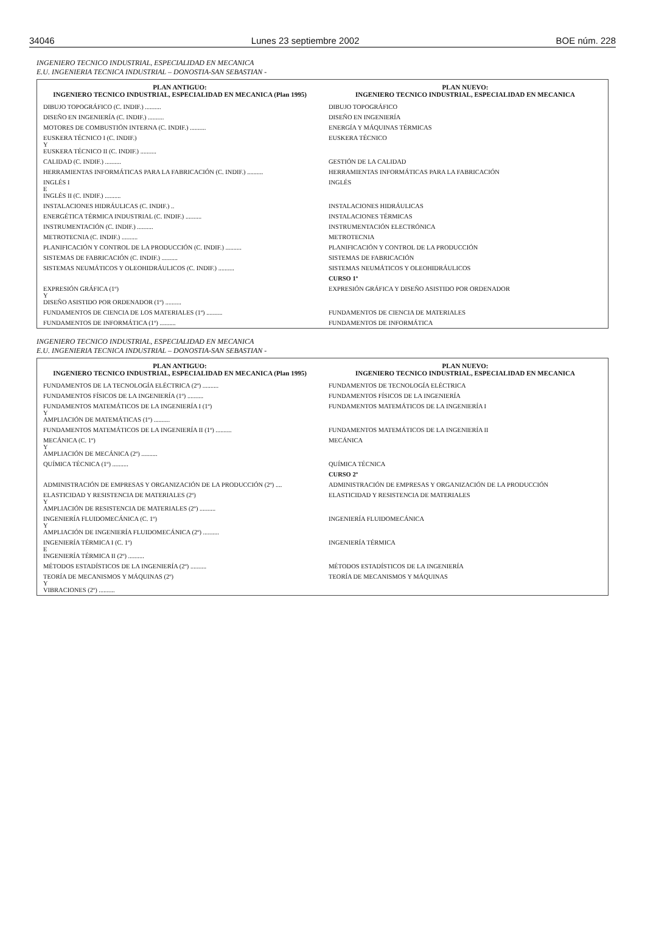34046 Lunes 23 septiembre 2002 BOE núm. 228
INGENIERO TECNICO INDUSTRIAL, ESPECIALIDAD EN MECANICA
E.U. INGENIERIA TECNICA INDUSTRIAL – DONOSTIA-SAN SEBASTIAN -
| PLAN ANTIGUO: INGENIERO TECNICO INDUSTRIAL, ESPECIALIDAD EN MECANICA (Plan 1995) | PLAN NUEVO: INGENIERO TECNICO INDUSTRIAL, ESPECIALIDAD EN MECANICA |
| --- | --- |
| DIBUJO TOPOGRÁFICO (C. INDIF.) .......... | DIBUJO TOPOGRÁFICO |
| DISEÑO EN INGENIERÍA (C. INDIF.) .......... | DISEÑO EN INGENIERÍA |
| MOTORES DE COMBUSTIÓN INTERNA (C. INDIF.) .......... | ENERGÍA Y MÁQUINAS TÉRMICAS |
| EUSKERA TÉCNICO I (C. INDIF.) Y EUSKERA TÉCNICO II (C. INDIF.) .......... | EUSKERA TÉCNICO |
| CALIDAD (C. INDIF.) .......... | GESTIÓN DE LA CALIDAD |
| HERRAMIENTAS INFORMÁTICAS PARA LA FABRICACIÓN (C. INDIF.) .......... | HERRAMIENTAS INFORMÁTICAS PARA LA FABRICACIÓN |
| INGLÉS I E INGLÉS II (C. INDIF.) .......... | INGLÉS |
| INSTALACIONES HIDRÁULICAS (C. INDIF.) .. | INSTALACIONES HIDRÁULICAS |
| ENERGÉTICA TÉRMICA INDUSTRIAL (C. INDIF.) .......... | INSTALACIONES TÉRMICAS |
| INSTRUMENTACIÓN (C. INDIF.) .......... | INSTRUMENTACIÓN ELECTRÓNICA |
| METROTECNIA (C. INDIF.) .......... | METROTECNIA |
| PLANIFICACIÓN Y CONTROL DE LA PRODUCCIÓN (C. INDIF.) .......... | PLANIFICACIÓN Y CONTROL DE LA PRODUCCIÓN |
| SISTEMAS DE FABRICACIÓN (C. INDIF.) .......... | SISTEMAS DE FABRICACIÓN |
| SISTEMAS NEUMÁTICOS Y OLEOHIDRÁULICOS (C. INDIF.) .......... | SISTEMAS NEUMÁTICOS Y OLEOHIDRÁULICOS |
| | CURSO 1º |
| EXPRESIÓN GRÁFICA (1º) Y DISEÑO ASISTIDO POR ORDENADOR (1º) .......... | EXPRESIÓN GRÁFICA Y DISEÑO ASISTIDO POR ORDENADOR |
| FUNDAMENTOS DE CIENCIA DE LOS MATERIALES (1º) .......... | FUNDAMENTOS DE CIENCIA DE MATERIALES |
| FUNDAMENTOS DE INFORMÁTICA (1º) .......... | FUNDAMENTOS DE INFORMÁTICA |
INGENIERO TECNICO INDUSTRIAL, ESPECIALIDAD EN MECANICA
E.U. INGENIERIA TECNICA INDUSTRIAL – DONOSTIA-SAN SEBASTIAN -
| PLAN ANTIGUO: INGENIERO TECNICO INDUSTRIAL, ESPECIALIDAD EN MECANICA (Plan 1995) | PLAN NUEVO: INGENIERO TECNICO INDUSTRIAL, ESPECIALIDAD EN MECANICA |
| --- | --- |
| FUNDAMENTOS DE LA TECNOLOGÍA ELÉCTRICA (2º) .......... | FUNDAMENTOS DE TECNOLOGÍA ELÉCTRICA |
| FUNDAMENTOS FÍSICOS DE LA INGENIERÍA (1º) .......... | FUNDAMENTOS FÍSICOS DE LA INGENIERÍA |
| FUNDAMENTOS MATEMÁTICOS DE LA INGENIERÍA I (1º) Y AMPLIACIÓN DE MATEMÁTICAS (1º) .......... | FUNDAMENTOS MATEMÁTICOS DE LA INGENIERÍA I |
| FUNDAMENTOS MATEMÁTICOS DE LA INGENIERÍA II (1º) .......... | FUNDAMENTOS MATEMÁTICOS DE LA INGENIERÍA II |
| MECÁNICA (C. 1º) Y AMPLIACIÓN DE MECÁNICA (2º) .......... | MECÁNICA |
| QUÍMICA TÉCNICA (1º) .......... | QUÍMICA TÉCNICA |
| | CURSO 2º |
| ADMINISTRACIÓN DE EMPRESAS Y ORGANIZACIÓN DE LA PRODUCCIÓN (2º) .... | ADMINISTRACIÓN DE EMPRESAS Y ORGANIZACIÓN DE LA PRODUCCIÓN |
| ELASTICIDAD Y RESISTENCIA DE MATERIALES (2º) Y AMPLIACIÓN DE RESISTENCIA DE MATERIALES (2º) .......... | ELASTICIDAD Y RESISTENCIA DE MATERIALES |
| INGENIERÍA FLUIDOMECÁNICA (C. 1º) Y AMPLIACIÓN DE INGENIERÍA FLUIDOMECÁNICA (2º) .......... | INGENIERÍA FLUIDOMECÁNICA |
| INGENIERÍA TÉRMICA I (C. 1º) E INGENIERÍA TÉRMICA II (2º) .......... | INGENIERÍA TÉRMICA |
| MÉTODOS ESTADÍSTICOS DE LA INGENIERÍA (2º) .......... | MÉTODOS ESTADÍSTICOS DE LA INGENIERÍA |
| TEORÍA DE MECANISMOS Y MÁQUINAS (2º) Y VIBRACIONES (2º) .......... | TEORÍA DE MECANISMOS Y MÁQUINAS |